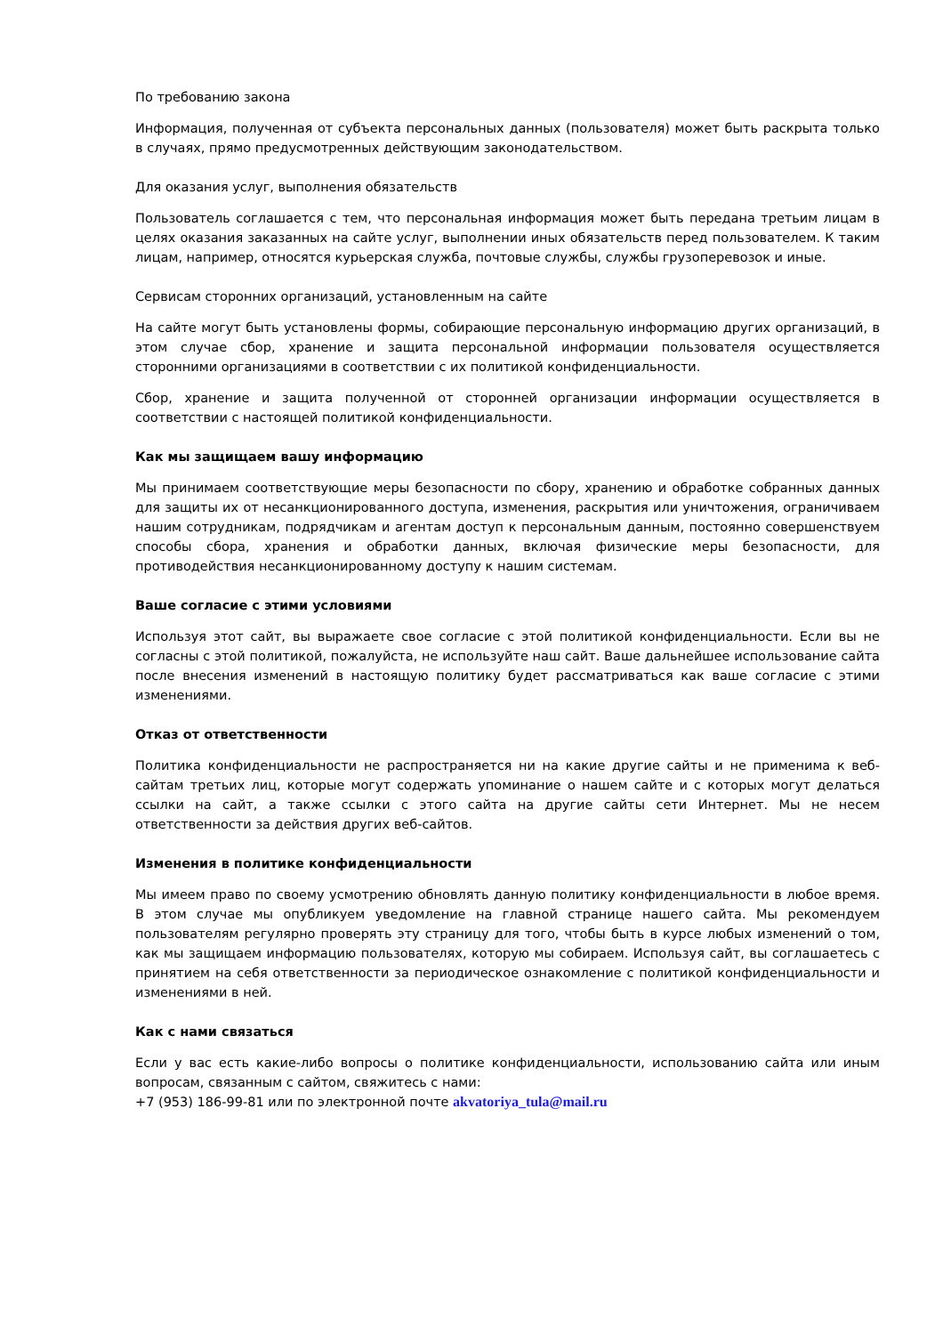По требованию закона
Информация, полученная от субъекта персональных данных (пользователя) может быть раскрыта только в случаях, прямо предусмотренных действующим законодательством.
Для оказания услуг, выполнения обязательств
Пользователь соглашается с тем, что персональная информация может быть передана третьим лицам в целях оказания заказанных на сайте услуг, выполнении иных обязательств перед пользователем. К таким лицам, например, относятся курьерская служба, почтовые службы, службы грузоперевозок и иные.
Сервисам сторонних организаций, установленным на сайте
На сайте могут быть установлены формы, собирающие персональную информацию других организаций, в этом случае сбор, хранение и защита персональной информации пользователя осуществляется сторонними организациями в соответствии с их политикой конфиденциальности.
Сбор, хранение и защита полученной от сторонней организации информации осуществляется в соответствии с настоящей политикой конфиденциальности.
Как мы защищаем вашу информацию
Мы принимаем соответствующие меры безопасности по сбору, хранению и обработке собранных данных для защиты их от несанкционированного доступа, изменения, раскрытия или уничтожения, ограничиваем нашим сотрудникам, подрядчикам и агентам доступ к персональным данным, постоянно совершенствуем способы сбора, хранения и обработки данных, включая физические меры безопасности, для противодействия несанкционированному доступу к нашим системам.
Ваше согласие с этими условиями
Используя этот сайт, вы выражаете свое согласие с этой политикой конфиденциальности. Если вы не согласны с этой политикой, пожалуйста, не используйте наш сайт. Ваше дальнейшее использование сайта после внесения изменений в настоящую политику будет рассматриваться как ваше согласие с этими изменениями.
Отказ от ответственности
Политика конфиденциальности не распространяется ни на какие другие сайты и не применима к веб-сайтам третьих лиц, которые могут содержать упоминание о нашем сайте и с которых могут делаться ссылки на сайт, а также ссылки с этого сайта на другие сайты сети Интернет. Мы не несем ответственности за действия других веб-сайтов.
Изменения в политике конфиденциальности
Мы имеем право по своему усмотрению обновлять данную политику конфиденциальности в любое время. В этом случае мы опубликуем уведомление на главной странице нашего сайта. Мы рекомендуем пользователям регулярно проверять эту страницу для того, чтобы быть в курсе любых изменений о том, как мы защищаем информацию пользователях, которую мы собираем. Используя сайт, вы соглашаетесь с принятием на себя ответственности за периодическое ознакомление с политикой конфиденциальности и изменениями в ней.
Как с нами связаться
Если у вас есть какие-либо вопросы о политике конфиденциальности, использованию сайта или иным вопросам, связанным с сайтом, свяжитесь с нами:
+7 (953) 186-99-81 или по электронной почте akvatoriya_tula@mail.ru